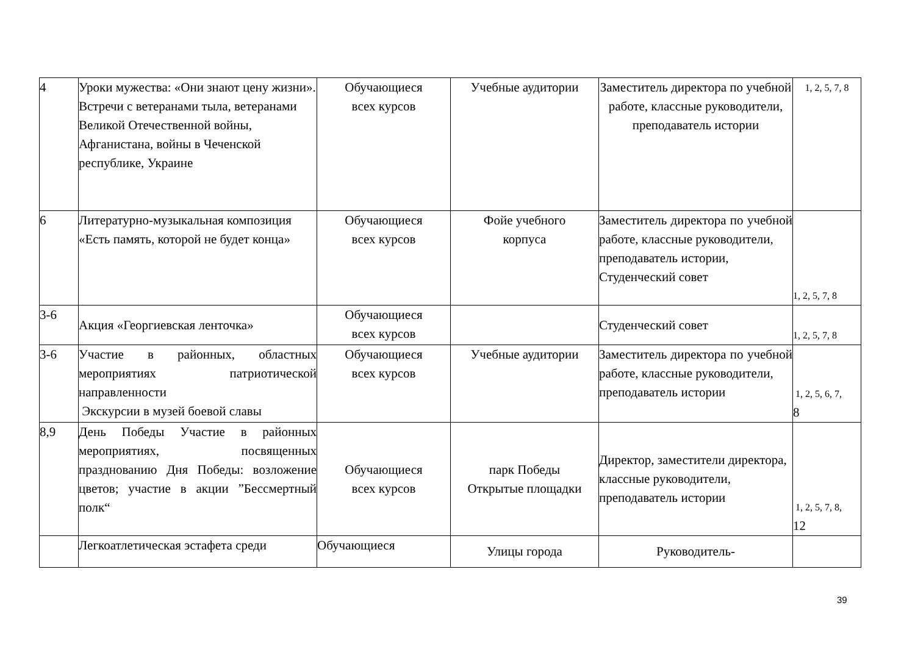| 4 | Уроки мужества: «Они знают цену жизни». Встречи с ветеранами тыла, ветеранами Великой Отечественной войны, Афганистана, войны в Чеченской республике, Украине | Обучающиеся всех курсов | Учебные аудитории | Заместитель директора по учебной работе, классные руководители, преподаватель истории | 1, 2, 5, 7, 8 |
| 6 | Литературно-музыкальная композиция «Есть память, которой не будет конца» | Обучающиеся всех курсов | Фойе учебного корпуса | Заместитель директора по учебной работе, классные руководители, преподаватель истории, Студенческий совет | 1, 2, 5, 7, 8 |
| 3-6 | Акция «Георгиевская ленточка» | Обучающиеся всех курсов | | Студенческий совет | 1, 2, 5, 7, 8 |
| 3-6 | Участие в районных, областных мероприятиях патриотической направленности Экскурсии в музей боевой славы | Обучающиеся всех курсов | Учебные аудитории | Заместитель директора по учебной работе, классные руководители, преподаватель истории | 1, 2, 5, 6, 7, 8 |
| 8,9 | День Победы Участие в районных мероприятиях, посвященных празднованию Дня Победы: возложение цветов; участие в акции ”Бессмертный полк“ | Обучающиеся всех курсов | парк Победы Открытые площадки | Директор, заместители директора, классные руководители, преподаватель истории | 1, 2, 5, 7, 8, 12 |
| | Легкоатлетическая эстафета среди | Обучающиеся | Улицы города | Руководитель- | |
39